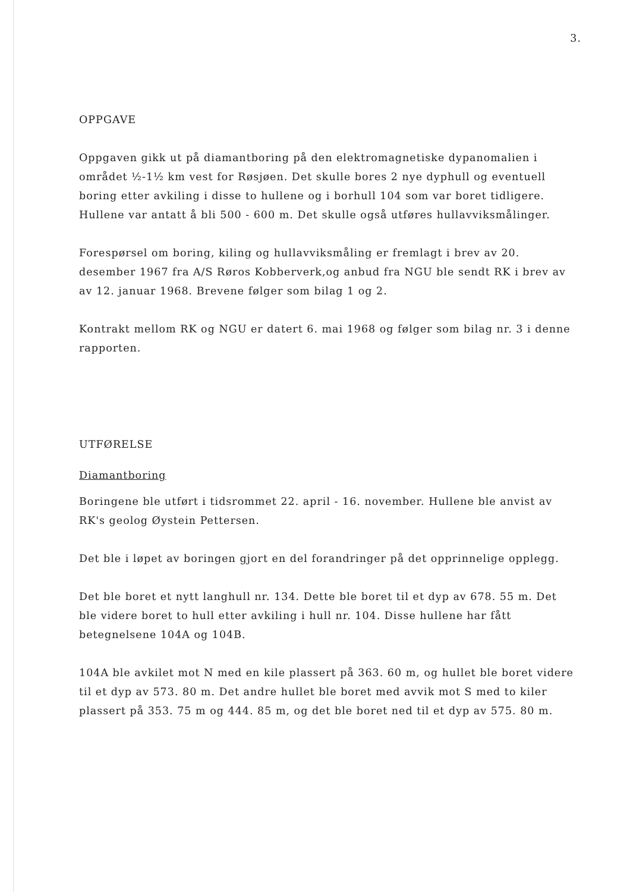3.
OPPGAVE
Oppgaven gikk ut på diamantboring på den elektromagnetiske dypanomalien i området ½-1½ km vest for Røsjøen. Det skulle bores 2 nye dyphull og eventuell boring etter avkiling i disse to hullene og i borhull 104 som var boret tidligere. Hullene var antatt å bli 500 - 600 m. Det skulle også utføres hullavviksmålinger.
Forespørsel om boring, kiling og hullavviksmåling er fremlagt i brev av 20. desember 1967 fra A/S Røros Kobberverk,og anbud fra NGU ble sendt RK i brev av av 12. januar 1968. Brevene følger som bilag 1 og 2.
Kontrakt mellom RK og NGU er datert 6. mai 1968 og følger som bilag nr. 3 i denne rapporten.
UTFØRELSE
Diamantboring
Boringene ble utført i tidsrommet 22. april - 16. november. Hullene ble anvist av RK's geolog Øystein Pettersen.
Det ble i løpet av boringen gjort en del forandringer på det opprinnelige opplegg.
Det ble boret et nytt langhull nr. 134. Dette ble boret til et dyp av 678. 55 m. Det ble videre boret to hull etter avkiling i hull nr. 104. Disse hullene har fått betegnelsene 104A og 104B.
104A ble avkilet mot N med en kile plassert på 363. 60 m, og hullet ble boret videre til et dyp av 573. 80 m. Det andre hullet ble boret med avvik mot S med to kiler plassert på 353. 75 m og 444. 85 m, og det ble boret ned til et dyp av 575. 80 m.